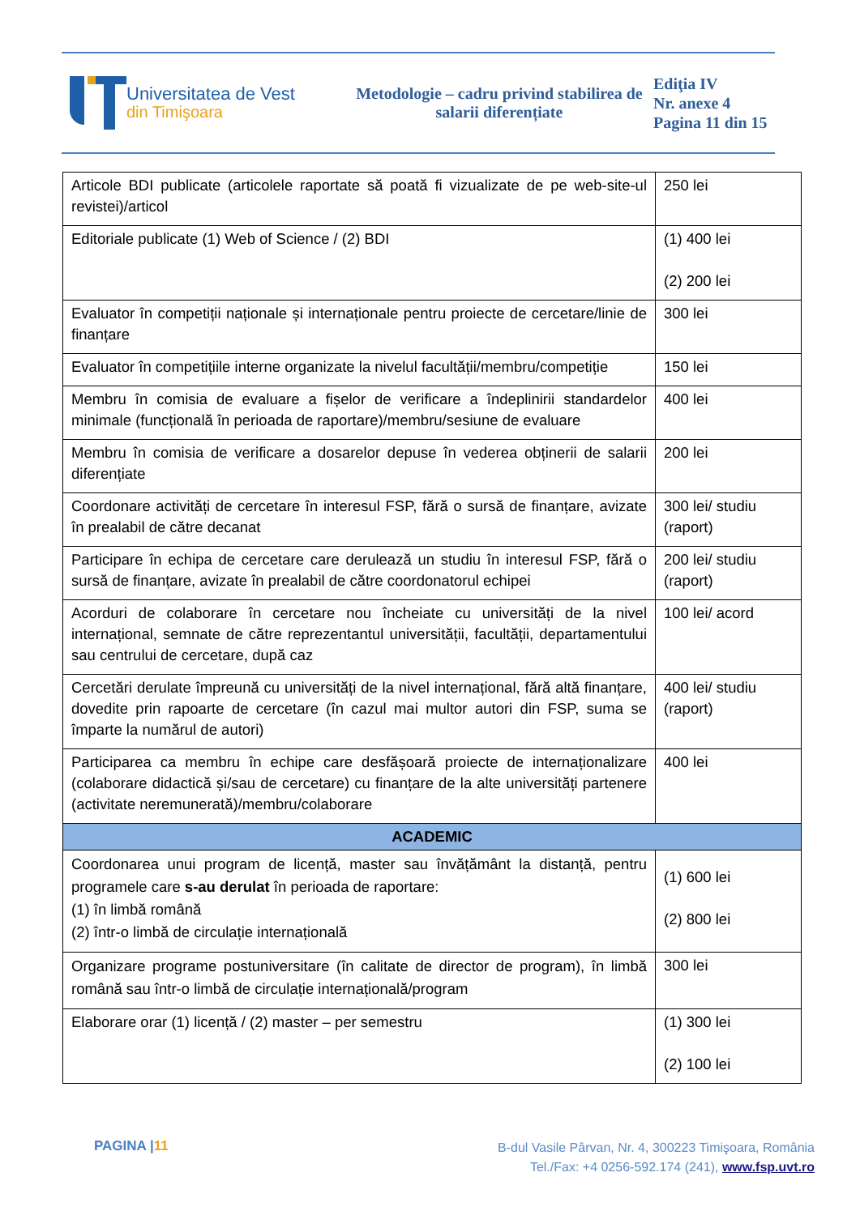Universitatea de Vest
din Timişoara
Metodologie – cadru privind stabilirea de salarii diferențiate
Ediţia IV
Nr. anexe 4
Pagina 11 din 15
| Articole BDI publicate (articolele raportate să poată fi vizualizate de pe web-site-ul revistei)/articol | 250 lei |
| Editoriale publicate (1) Web of Science / (2) BDI | (1) 400 lei (2) 200 lei |
| Evaluator în competiții naționale și internaționale pentru proiecte de cercetare/linie de finanțare | 300 lei |
| Evaluator în competițiile interne organizate la nivelul facultății/membru/competiție | 150 lei |
| Membru în comisia de evaluare a fișelor de verificare a îndeplinirii standardelor minimale (funcțională în perioada de raportare)/membru/sesiune de evaluare | 400 lei |
| Membru în comisia de verificare a dosarelor depuse în vederea obținerii de salarii diferențiate | 200 lei |
| Coordonare activități de cercetare în interesul FSP, fără o sursă de finanțare, avizate în prealabil de către decanat | 300 lei/ studiu (raport) |
| Participare în echipa de cercetare care derulează un studiu în interesul FSP, fără o sursă de finanțare, avizate în prealabil de către coordonatorul echipei | 200 lei/ studiu (raport) |
| Acorduri de colaborare în cercetare nou încheiate cu universități de la nivel internațional, semnate de către reprezentantul universității, facultății, departamentului sau centrului de cercetare, după caz | 100 lei/ acord |
| Cercetări derulate împreună cu universități de la nivel internațional, fără altă finanțare, dovedite prin rapoarte de cercetare (în cazul mai multor autori din FSP, suma se împarte la numărul de autori) | 400 lei/ studiu (raport) |
| Participarea ca membru în echipe care desfășoară proiecte de internaționalizare (colaborare didactică și/sau de cercetare) cu finanțare de la alte universități partenere (activitate neremunerată)/membru/colaborare | 400 lei |
| ACADEMIC | |
| Coordonarea unui program de licență, master sau învățământ la distanță, pentru programele care s-au derulat în perioada de raportare: (1) în limbă română (2) într-o limbă de circulație internațională | (1) 600 lei (2) 800 lei |
| Organizare programe postuniversitare (în calitate de director de program), în limbă română sau într-o limbă de circulație internațională/program | 300 lei |
| Elaborare orar (1) licență / (2) master – per semestru | (1) 300 lei (2) 100 lei |
PAGINA |11
B-dul Vasile Pârvan, Nr. 4, 300223 Timişoara, România
Tel./Fax: +4 0256-592.174 (241), www.fsp.uvt.ro